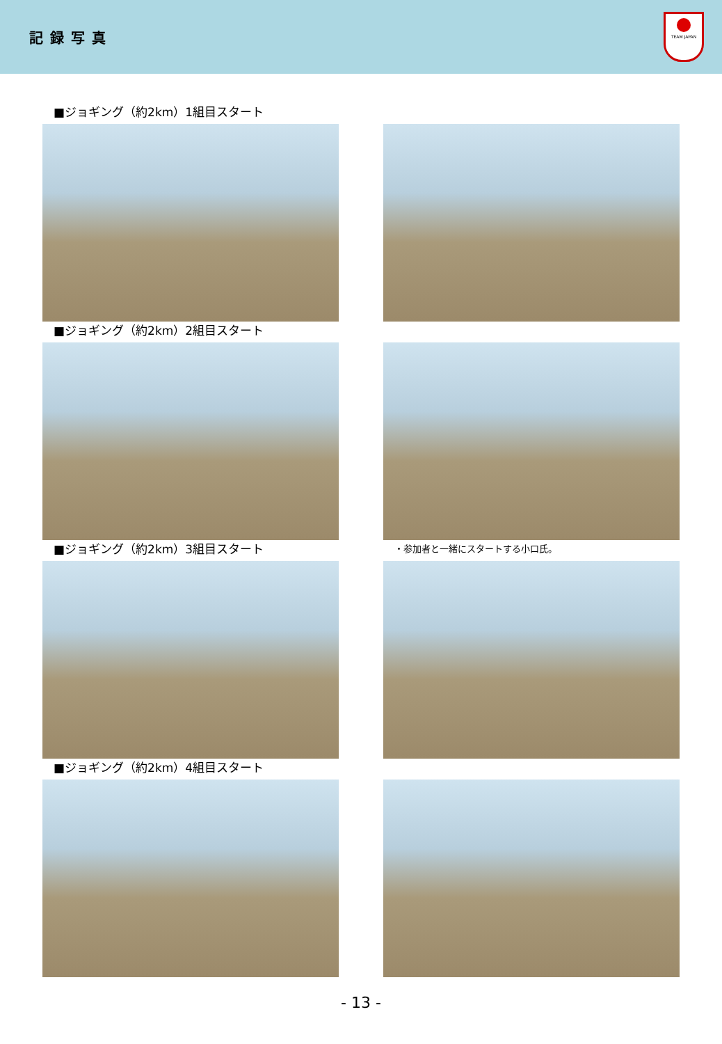記録写真
TEAM JAPAN
■ジョギング（約2km）1組目スタート
■ジョギング（約2km）2組目スタート
■ジョギング（約2km）3組目スタート
・参加者と一緒にスタートする小口氏。
■ジョギング（約2km）4組目スタート
- 13 -